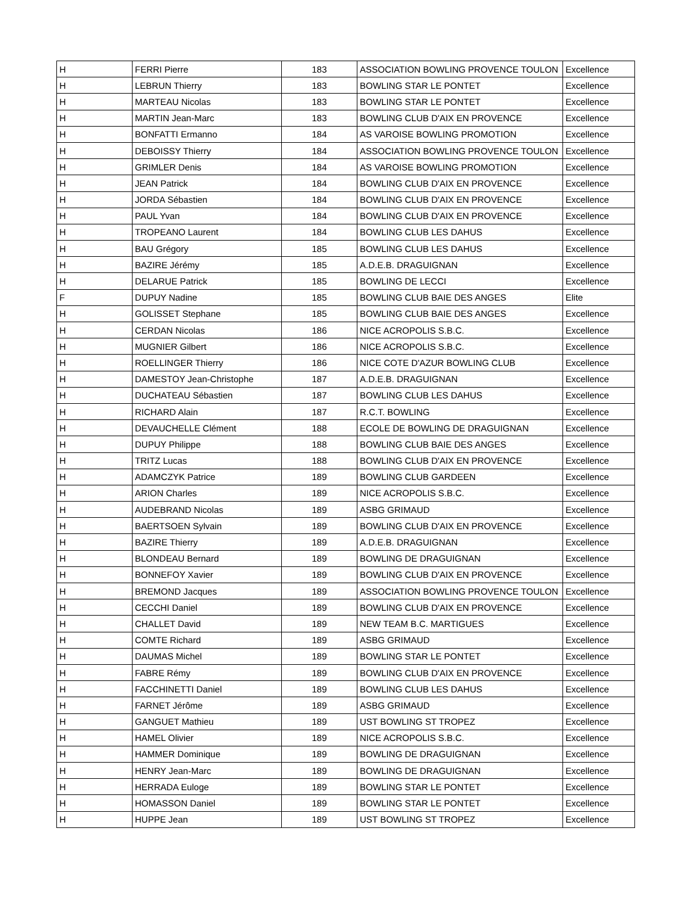| H | FERRI Pierre | 183 | ASSOCIATION BOWLING PROVENCE TOULON | Excellence |
| H | LEBRUN Thierry | 183 | BOWLING STAR LE PONTET | Excellence |
| H | MARTEAU Nicolas | 183 | BOWLING STAR LE PONTET | Excellence |
| H | MARTIN Jean-Marc | 183 | BOWLING CLUB D'AIX EN PROVENCE | Excellence |
| H | BONFATTI Ermanno | 184 | AS VAROISE BOWLING PROMOTION | Excellence |
| H | DEBOISSY Thierry | 184 | ASSOCIATION BOWLING PROVENCE TOULON | Excellence |
| H | GRIMLER Denis | 184 | AS VAROISE BOWLING PROMOTION | Excellence |
| H | JEAN Patrick | 184 | BOWLING CLUB D'AIX EN PROVENCE | Excellence |
| H | JORDA Sébastien | 184 | BOWLING CLUB D'AIX EN PROVENCE | Excellence |
| H | PAUL Yvan | 184 | BOWLING CLUB D'AIX EN PROVENCE | Excellence |
| H | TROPEANO Laurent | 184 | BOWLING CLUB LES DAHUS | Excellence |
| H | BAU Grégory | 185 | BOWLING CLUB LES DAHUS | Excellence |
| H | BAZIRE Jérémy | 185 | A.D.E.B. DRAGUIGNAN | Excellence |
| H | DELARUE Patrick | 185 | BOWLING DE LECCI | Excellence |
| F | DUPUY Nadine | 185 | BOWLING CLUB BAIE DES ANGES | Elite |
| H | GOLISSET Stephane | 185 | BOWLING CLUB BAIE DES ANGES | Excellence |
| H | CERDAN Nicolas | 186 | NICE ACROPOLIS S.B.C. | Excellence |
| H | MUGNIER Gilbert | 186 | NICE ACROPOLIS S.B.C. | Excellence |
| H | ROELLINGER Thierry | 186 | NICE COTE D'AZUR BOWLING CLUB | Excellence |
| H | DAMESTOY Jean-Christophe | 187 | A.D.E.B. DRAGUIGNAN | Excellence |
| H | DUCHATEAU Sébastien | 187 | BOWLING CLUB LES DAHUS | Excellence |
| H | RICHARD Alain | 187 | R.C.T. BOWLING | Excellence |
| H | DEVAUCHELLE Clément | 188 | ECOLE DE BOWLING DE DRAGUIGNAN | Excellence |
| H | DUPUY Philippe | 188 | BOWLING CLUB BAIE DES ANGES | Excellence |
| H | TRITZ Lucas | 188 | BOWLING CLUB D'AIX EN PROVENCE | Excellence |
| H | ADAMCZYK Patrice | 189 | BOWLING CLUB GARDEEN | Excellence |
| H | ARION Charles | 189 | NICE ACROPOLIS S.B.C. | Excellence |
| H | AUDEBRAND Nicolas | 189 | ASBG GRIMAUD | Excellence |
| H | BAERTSOEN Sylvain | 189 | BOWLING CLUB D'AIX EN PROVENCE | Excellence |
| H | BAZIRE Thierry | 189 | A.D.E.B. DRAGUIGNAN | Excellence |
| H | BLONDEAU Bernard | 189 | BOWLING DE DRAGUIGNAN | Excellence |
| H | BONNEFOY Xavier | 189 | BOWLING CLUB D'AIX EN PROVENCE | Excellence |
| H | BREMOND Jacques | 189 | ASSOCIATION BOWLING PROVENCE TOULON | Excellence |
| H | CECCHI Daniel | 189 | BOWLING CLUB D'AIX EN PROVENCE | Excellence |
| H | CHALLET David | 189 | NEW TEAM B.C. MARTIGUES | Excellence |
| H | COMTE Richard | 189 | ASBG GRIMAUD | Excellence |
| H | DAUMAS Michel | 189 | BOWLING STAR LE PONTET | Excellence |
| H | FABRE Rémy | 189 | BOWLING CLUB D'AIX EN PROVENCE | Excellence |
| H | FACCHINETTI Daniel | 189 | BOWLING CLUB LES DAHUS | Excellence |
| H | FARNET Jérôme | 189 | ASBG GRIMAUD | Excellence |
| H | GANGUET Mathieu | 189 | UST BOWLING ST TROPEZ | Excellence |
| H | HAMEL Olivier | 189 | NICE ACROPOLIS S.B.C. | Excellence |
| H | HAMMER Dominique | 189 | BOWLING DE DRAGUIGNAN | Excellence |
| H | HENRY Jean-Marc | 189 | BOWLING DE DRAGUIGNAN | Excellence |
| H | HERRADA Euloge | 189 | BOWLING STAR LE PONTET | Excellence |
| H | HOMASSON Daniel | 189 | BOWLING STAR LE PONTET | Excellence |
| H | HUPPE Jean | 189 | UST BOWLING ST TROPEZ | Excellence |